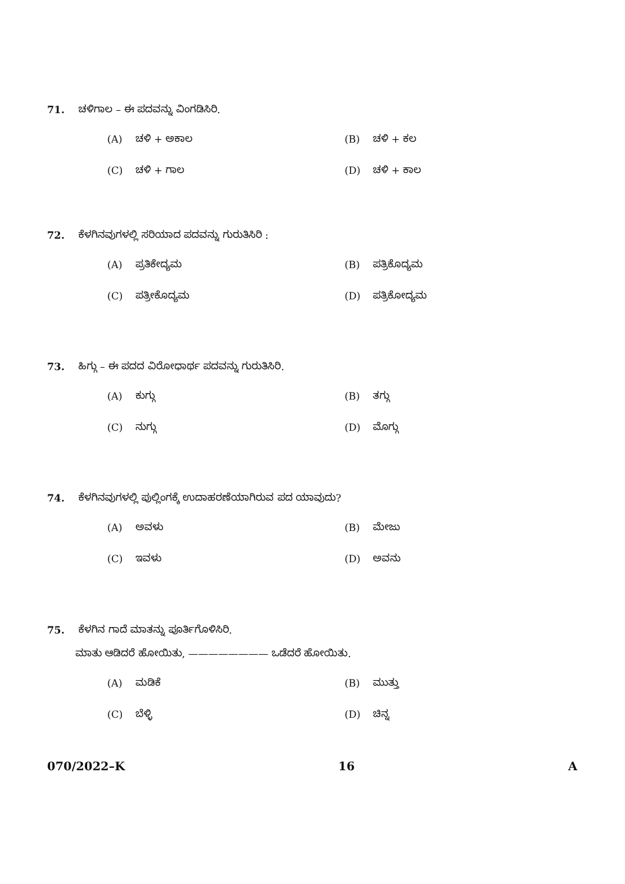71. ಚಳಿಗಾಲ – ಈ ಪದವನ್ನು ವಿಂಗಡಿಸಿರಿ.
(A) ಚಳಿ + ಅಕಾಲ
(B) ಚಳಿ + ಕಲ
(C) ಚಳಿ + ಗಾಲ
(D) ಚಳಿ + ಕಾಲ
72. ಕೆಳಗಿನವುಗಳಲ್ಲಿ ಸರಿಯಾದ ಪದವನ್ನು ಗುರುತಿಸಿರಿ :
(A) ಪ್ರತಿಕೇದ್ಯಮ
(B) ಪತ್ರಿಕೊದ್ಯಮ
(C) ಪತ್ರೀಕೊದ್ಯಮ
(D) ಪತ್ರಿಕೋದ್ಯಮ
73. ಹಿಗ್ಗು – ಈ ಪದದ ವಿರೋಧಾರ್ಥ ಪದವನ್ನು ಗುರುತಿಸಿರಿ.
(A) ಕುಗ್ಗು
(B) ತಗ್ಗು
(C) ನುಗ್ಗು
(D) ಮೊಗ್ಗು
74. ಕೆಳಗಿನವುಗಳಲ್ಲಿ ಪುಲ್ಲಿಂಗಕ್ಕೆ ಉದಾಹರಣೆಯಾಗಿರುವ ಪದ ಯಾವುದು?
(A) ಅವಳು
(B) ಮೇಜು
(C) ಇವಳು
(D) ಅವನು
75. ಕೆಳಗಿನ ಗಾದೆ ಮಾತನ್ನು ಪೂರ್ತಿಗೊಳಿಸಿರಿ.
ಮಾತು ಆಡಿದರೆ ಹೋಯಿತು, ———————— ಒಡೆದರೆ ಹೋಯಿತು.
(A) ಮಡಿಕೆ
(B) ಮುತ್ತು
(C) ಬೆಳ್ಳಿ
(D) ಚಿನ್ನ
070/2022–K 16 A